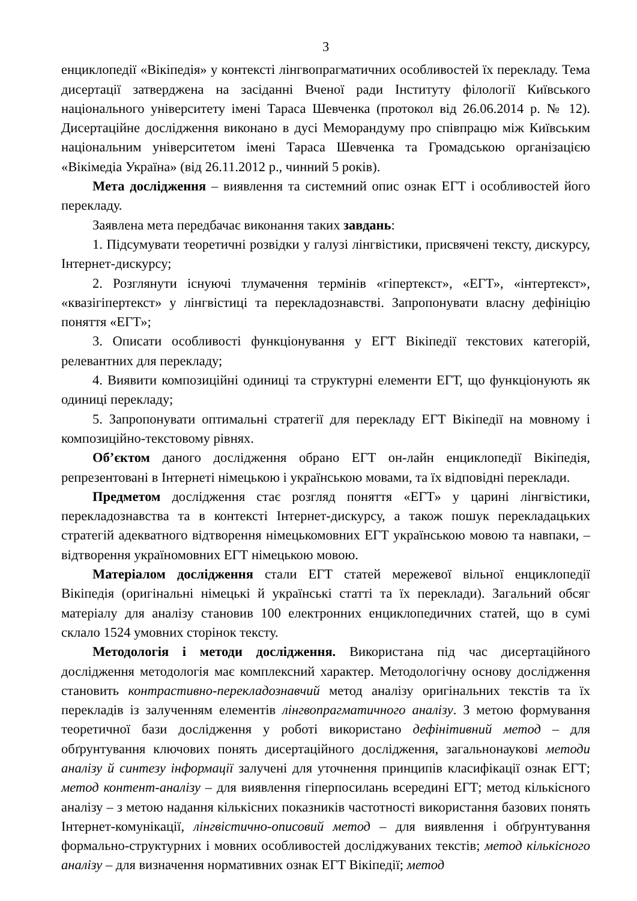3
енциклопедії «Вікіпедія» у контексті лінгвопрагматичних особливостей їх перекладу. Тема дисертації затверджена на засіданні Вченої ради Інституту філології Київського національного університету імені Тараса Шевченка (протокол від 26.06.2014 р. № 12). Дисертаційне дослідження виконано в дусі Меморандуму про співпрацю між Київським національним університетом імені Тараса Шевченка та Громадською організацією «Вікімедіа Україна» (від 26.11.2012 р., чинний 5 років).
Мета дослідження – виявлення та системний опис ознак ЕГТ і особливостей його перекладу.
Заявлена мета передбачає виконання таких завдань:
1. Підсумувати теоретичні розвідки у галузі лінгвістики, присвячені тексту, дискурсу, Інтернет-дискурсу;
2. Розглянути існуючі тлумачення термінів «гіпертекст», «ЕГТ», «інтертекст», «квазігіпертекст» у лінгвістиці та перекладознавстві. Запропонувати власну дефініцію поняття «ЕГТ»;
3. Описати особливості функціонування у ЕГТ Вікіпедії текстових категорій, релевантних для перекладу;
4. Виявити композиційні одиниці та структурні елементи ЕГТ, що функціонують як одиниці перекладу;
5. Запропонувати оптимальні стратегії для перекладу ЕГТ Вікіпедії на мовному і композиційно-текстовому рівнях.
Об’єктом даного дослідження обрано ЕГТ он-лайн енциклопедії Вікіпедія, репрезентовані в Інтернеті німецькою і українською мовами, та їх відповідні переклади.
Предметом дослідження стає розгляд поняття «ЕГТ» у царині лінгвістики, перекладознавства та в контексті Інтернет-дискурсу, а також пошук перекладацьких стратегій адекватного відтворення німецькомовних ЕГТ українською мовою та навпаки, – відтворення україномовних ЕГТ німецькою мовою.
Матеріалом дослідження стали ЕГТ статей мережевої вільної енциклопедії Вікіпедія (оригінальні німецькі й українські статті та їх переклади). Загальний обсяг матеріалу для аналізу становив 100 електронних енциклопедичних статей, що в сумі склало 1524 умовних сторінок тексту.
Методологія і методи дослідження. Використана під час дисертаційного дослідження методологія має комплексний характер. Методологічну основу дослідження становить контрастивно-перекладознавчий метод аналізу оригінальних текстів та їх перекладів із залученням елементів лінгвопрагматичного аналізу. З метою формування теоретичної бази дослідження у роботі використано дефінітивний метод – для обґрунтування ключових понять дисертаційного дослідження, загальнонаукові методи аналізу й синтезу інформації залучені для уточнення принципів класифікації ознак ЕГТ; метод контент-аналізу – для виявлення гіперпосилань всередині ЕГТ; метод кількісного аналізу – з метою надання кількісних показників частотності використання базових понять Інтернет-комунікації, лінгвістично-описовий метод – для виявлення і обґрунтування формально-структурних і мовних особливостей досліджуваних текстів; метод кількісного аналізу – для визначення нормативних ознак ЕГТ Вікіпедії; метод